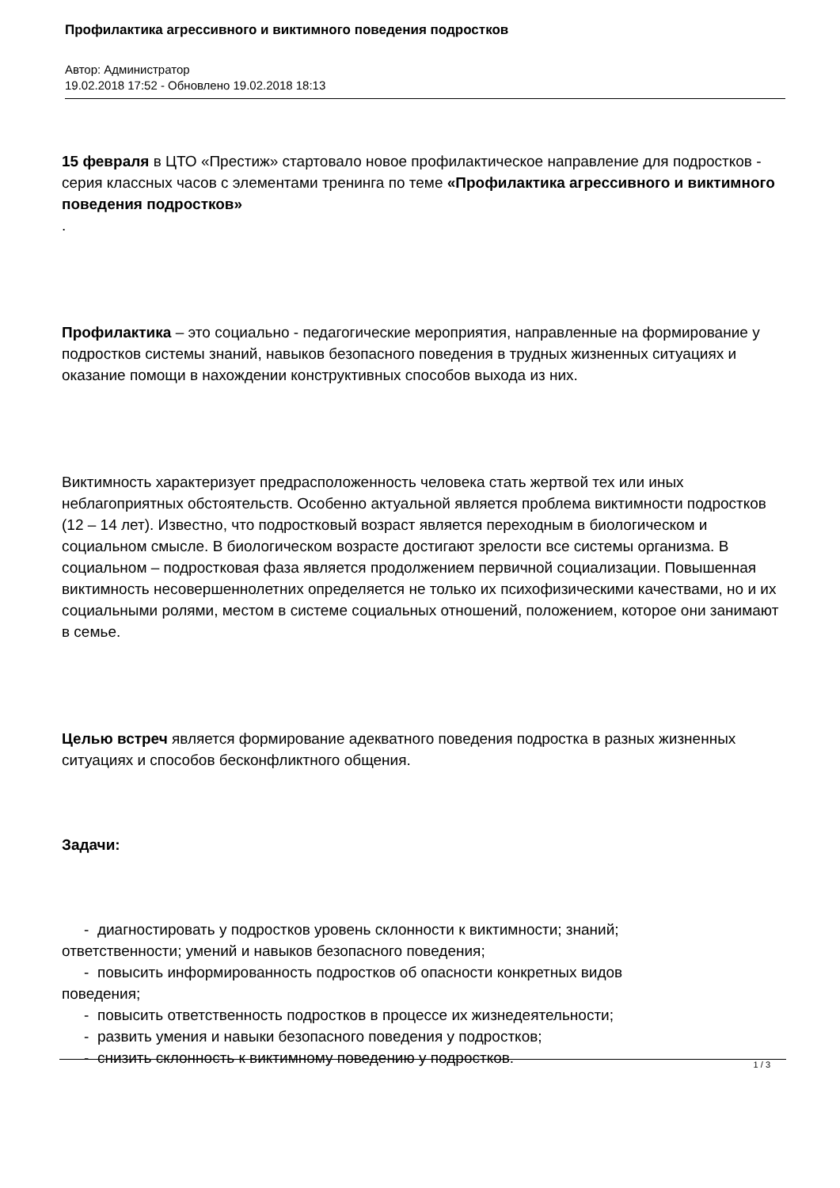Профилактика агрессивного и виктимного поведения подростков
Автор: Администратор
19.02.2018 17:52 - Обновлено 19.02.2018 18:13
15 февраля в ЦТО «Престиж» стартовало новое профилактическое направление для подростков - серия классных часов с элементами тренинга по теме «Профилактика агрессивного и виктимного поведения подростков»
.
Профилактика – это социально - педагогические мероприятия, направленные на формирование у подростков системы знаний, навыков безопасного поведения в трудных жизненных ситуациях и оказание помощи в нахождении конструктивных способов выхода из них.
Виктимность характеризует предрасположенность человека стать жертвой тех или иных неблагоприятных обстоятельств. Особенно актуальной является проблема виктимности подростков (12 – 14 лет). Известно, что подростковый возраст является переходным в биологическом и социальном смысле. В биологическом возрасте достигают зрелости все системы организма. В социальном – подростковая фаза является продолжением первичной социализации. Повышенная виктимность несовершеннолетних определяется не только их психофизическими качествами, но и их социальными ролями, местом в системе социальных отношений, положением, которое они занимают в семье.
Целью встреч является формирование адекватного поведения подростка в разных жизненных ситуациях и способов бесконфликтного общения.
Задачи:
- диагностировать у подростков уровень склонности к виктимности; знаний;
ответственности; умений и навыков безопасного поведения;
- повысить информированность подростков об опасности конкретных видов
поведения;
- повысить ответственность подростков в процессе их жизнедеятельности;
- развить умения и навыки безопасного поведения у подростков;
- снизить склонность к виктимному поведению у подростков.
1 / 3